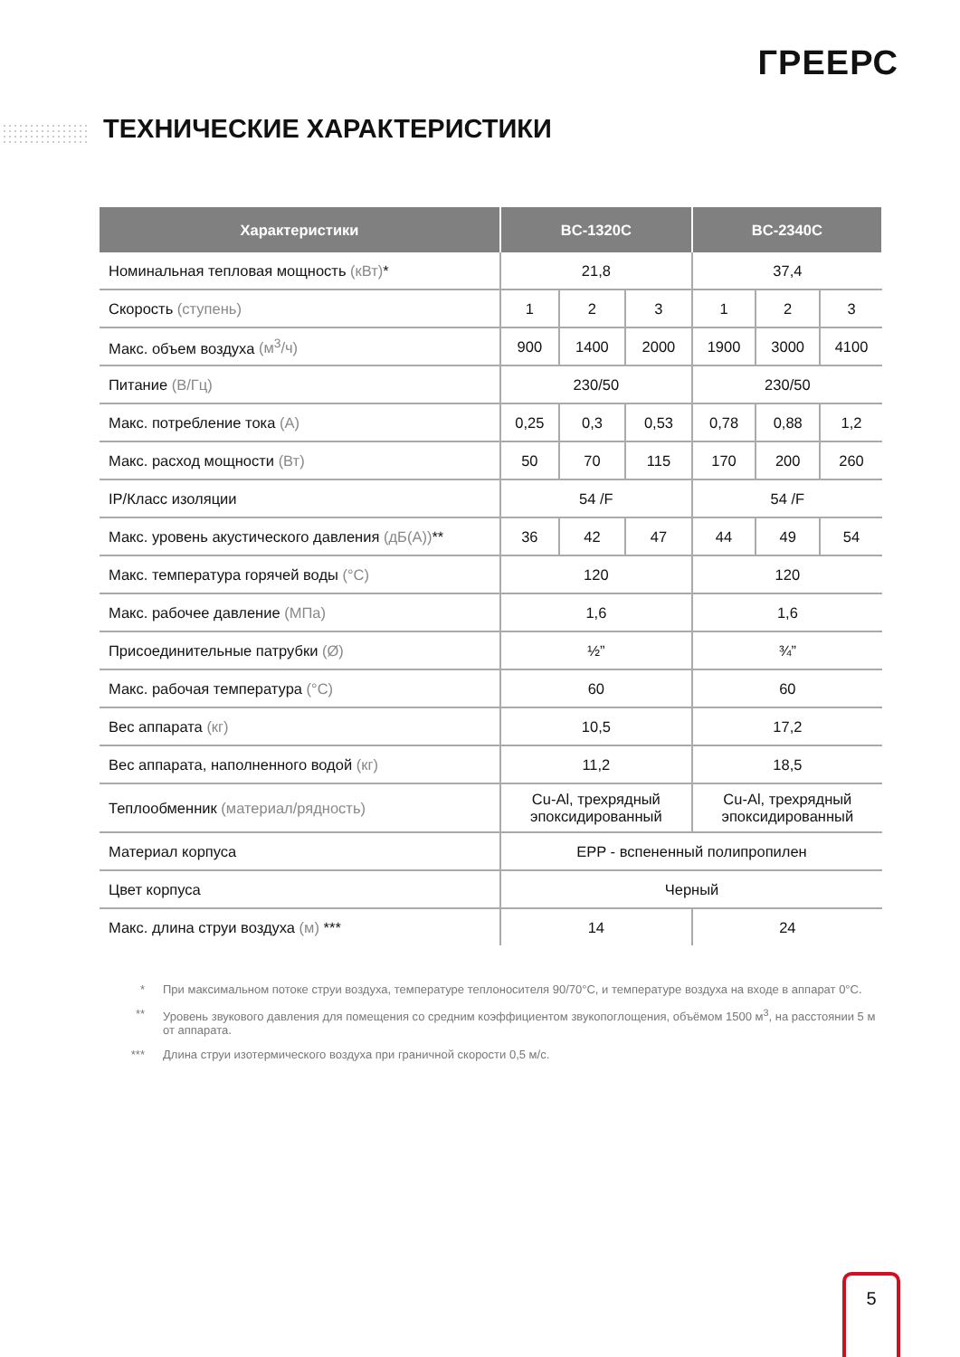ГРЕЕРС
ТЕХНИЧЕСКИЕ ХАРАКТЕРИСТИКИ
| Характеристики | BC-1320C | | | BC-2340C | | |
| --- | --- | --- | --- | --- | --- | --- |
| Номинальная тепловая мощность (кВт) * | 21,8 | | | 37,4 | | |
| Скорость (ступень) | 1 | 2 | 3 | 1 | 2 | 3 |
| Макс. объем воздуха (м<sup>3</sup>/ч) | 900 | 1400 | 2000 | 1900 | 3000 | 4100 |
| Питание (В/Гц) | 230/50 | | | 230/50 | | |
| Макс. потребление тока (А) | 0,25 | 0,3 | 0,53 | 0,78 | 0,88 | 1,2 |
| Макс. расход мощности (Вт) | 50 | 70 | 115 | 170 | 200 | 260 |
| IP/Класс изоляции | 54 /F | | | 54 /F | | |
| Макс. уровень акустического давления (дБ(А)) ** | 36 | 42 | 47 | 44 | 49 | 54 |
| Макс. температура горячей воды (°C) | 120 | | | 120 | | |
| Макс. рабочее давление (МПа) | 1,6 | | | 1,6 | | |
| Присоединительные патрубки (Ø) | ½” | | | ¾” | | |
| Макс. рабочая температура (°C) | 60 | | | 60 | | |
| Вес аппарата (кг) | 10,5 | | | 17,2 | | |
| Вес аппарата, наполненного водой (кг) | 11,2 | | | 18,5 | | |
| Теплообменник (материал/рядность) | Cu-Al, трехрядный эпоксидированный | | | Cu-Al, трехрядный эпоксидированный | | |
| Материал корпуса | EPP - вспененный полипропилен | | | | | |
| Цвет корпуса | Черный | | | | | |
| Макс. длина струи воздуха (м) *** | 14 | | | 24 | | |
* При максимальном потоке струи воздуха, температуре теплоносителя 90/70°C, и температуре воздуха на входе в аппарат 0°C.
** Уровень звукового давления для помещения со средним коэффициентом звукопоглощения, объёмом 1500 м<sup>3</sup>, на расстоянии 5 м от аппарата.
*** Длина струи изотермического воздуха при граничной скорости 0,5 м/с.
5